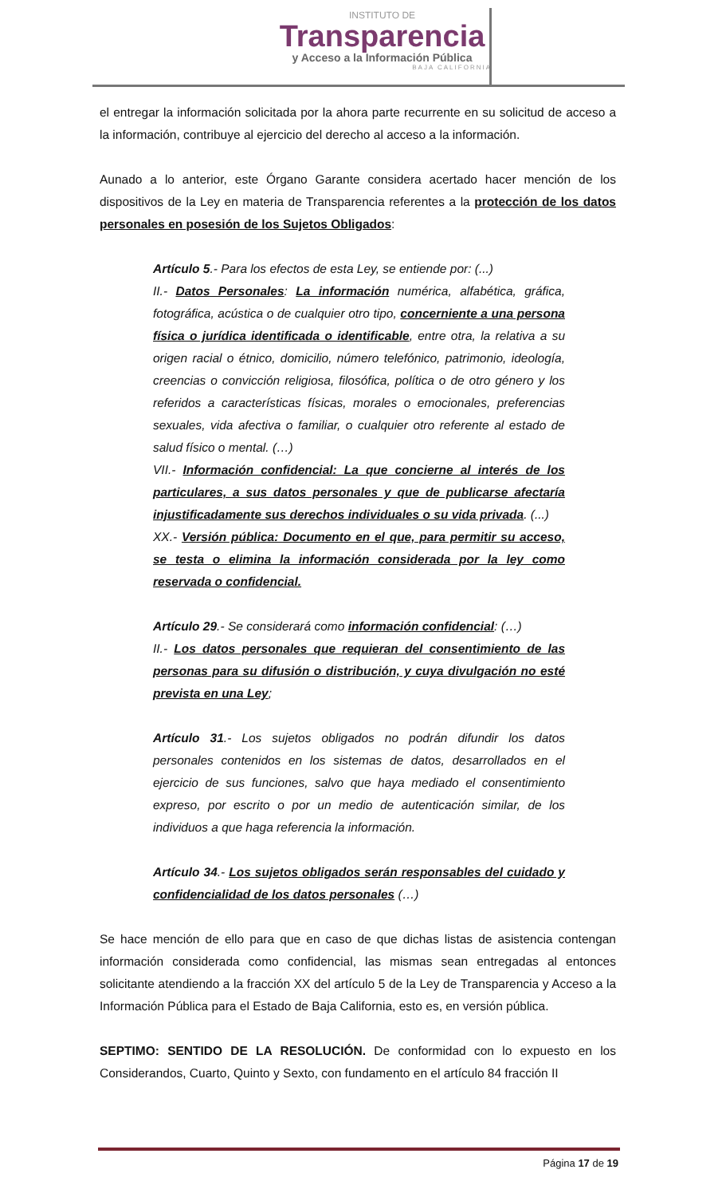INSTITUTO DE
Transparencia
y Acceso a la Información Pública
BAJA CALIFORNIA
el entregar la información solicitada por la ahora parte recurrente en su solicitud de acceso a la información, contribuye al ejercicio del derecho al acceso a la información.
Aunado a lo anterior, este Órgano Garante considera acertado hacer mención de los dispositivos de la Ley en materia de Transparencia referentes a la protección de los datos personales en posesión de los Sujetos Obligados:
Artículo 5.- Para los efectos de esta Ley, se entiende por: (...)
II.- Datos Personales: La información numérica, alfabética, gráfica, fotográfica, acústica o de cualquier otro tipo, concerniente a una persona física o jurídica identificada o identificable, entre otra, la relativa a su origen racial o étnico, domicilio, número telefónico, patrimonio, ideología, creencias o convicción religiosa, filosófica, política o de otro género y los referidos a características físicas, morales o emocionales, preferencias sexuales, vida afectiva o familiar, o cualquier otro referente al estado de salud físico o mental. (…)
VII.- Información confidencial: La que concierne al interés de los particulares, a sus datos personales y que de publicarse afectaría injustificadamente sus derechos individuales o su vida privada. (...)
XX.- Versión pública: Documento en el que, para permitir su acceso, se testa o elimina la información considerada por la ley como reservada o confidencial.
Artículo 29.- Se considerará como información confidencial: (…)
II.- Los datos personales que requieran del consentimiento de las personas para su difusión o distribución, y cuya divulgación no esté prevista en una Ley;
Artículo 31.- Los sujetos obligados no podrán difundir los datos personales contenidos en los sistemas de datos, desarrollados en el ejercicio de sus funciones, salvo que haya mediado el consentimiento expreso, por escrito o por un medio de autenticación similar, de los individuos a que haga referencia la información.
Artículo 34.- Los sujetos obligados serán responsables del cuidado y confidencialidad de los datos personales (…)
Se hace mención de ello para que en caso de que dichas listas de asistencia contengan información considerada como confidencial, las mismas sean entregadas al entonces solicitante atendiendo a la fracción XX del artículo 5 de la Ley de Transparencia y Acceso a la Información Pública para el Estado de Baja California, esto es, en versión pública.
SEPTIMO: SENTIDO DE LA RESOLUCIÓN. De conformidad con lo expuesto en los Considerandos, Cuarto, Quinto y Sexto, con fundamento en el artículo 84 fracción II
Página 17 de 19